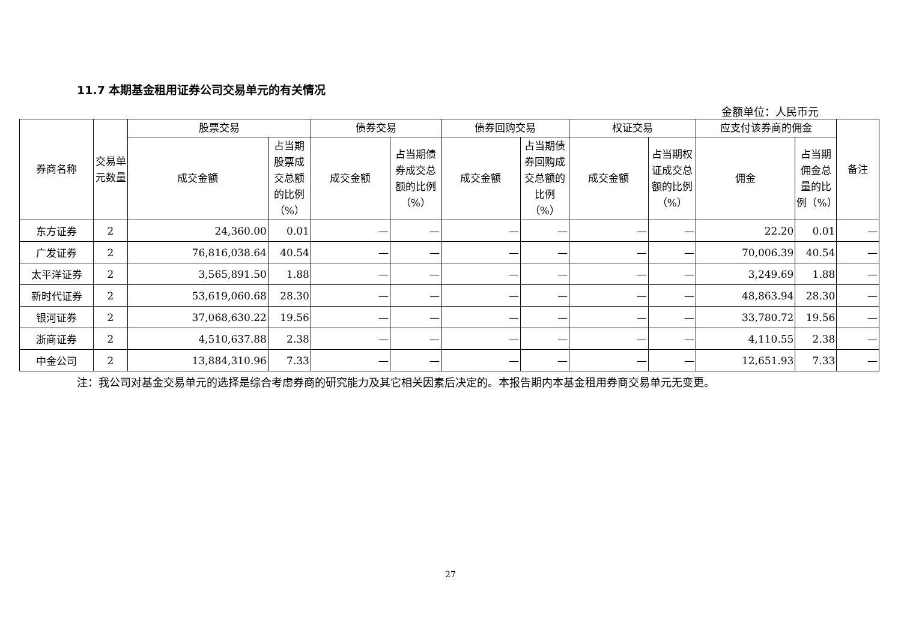11.7 本期基金租用证券公司交易单元的有关情况
金额单位：人民币元
| 券商名称 | 交易单元数量 | 股票交易 | | 债券交易 | | 债券回购交易 | | 权证交易 | | 应支付该券商的佣金 | | 备注 |
| --- | --- | --- | --- | --- | --- | --- | --- | --- | --- | --- | --- | --- |
| | | 成交金额 | 占当期股票成交总额的比例（%） | 成交金额 | 占当期债券成交总额的比例（%） | 成交金额 | 占当期债券回购成交总额的比例（%） | 成交金额 | 占当期权证成交总额的比例（%） | 佣金 | 占当期佣金总量的比例（%） | |
| 东方证券 | 2 | 24,360.00 | 0.01 | — | — | — | — | — | — | 22.20 | 0.01 | — |
| 广发证券 | 2 | 76,816,038.64 | 40.54 | — | — | — | — | — | — | 70,006.39 | 40.54 | — |
| 太平洋证券 | 2 | 3,565,891.50 | 1.88 | — | — | — | — | — | — | 3,249.69 | 1.88 | — |
| 新时代证券 | 2 | 53,619,060.68 | 28.30 | — | — | — | — | — | — | 48,863.94 | 28.30 | — |
| 银河证券 | 2 | 37,068,630.22 | 19.56 | — | — | — | — | — | — | 33,780.72 | 19.56 | — |
| 浙商证券 | 2 | 4,510,637.88 | 2.38 | — | — | — | — | — | — | 4,110.55 | 2.38 | — |
| 中金公司 | 2 | 13,884,310.96 | 7.33 | — | — | — | — | — | — | 12,651.93 | 7.33 | — |
注：我公司对基金交易单元的选择是综合考虑券商的研究能力及其它相关因素后决定的。本报告期内本基金租用券商交易单元无变更。
27